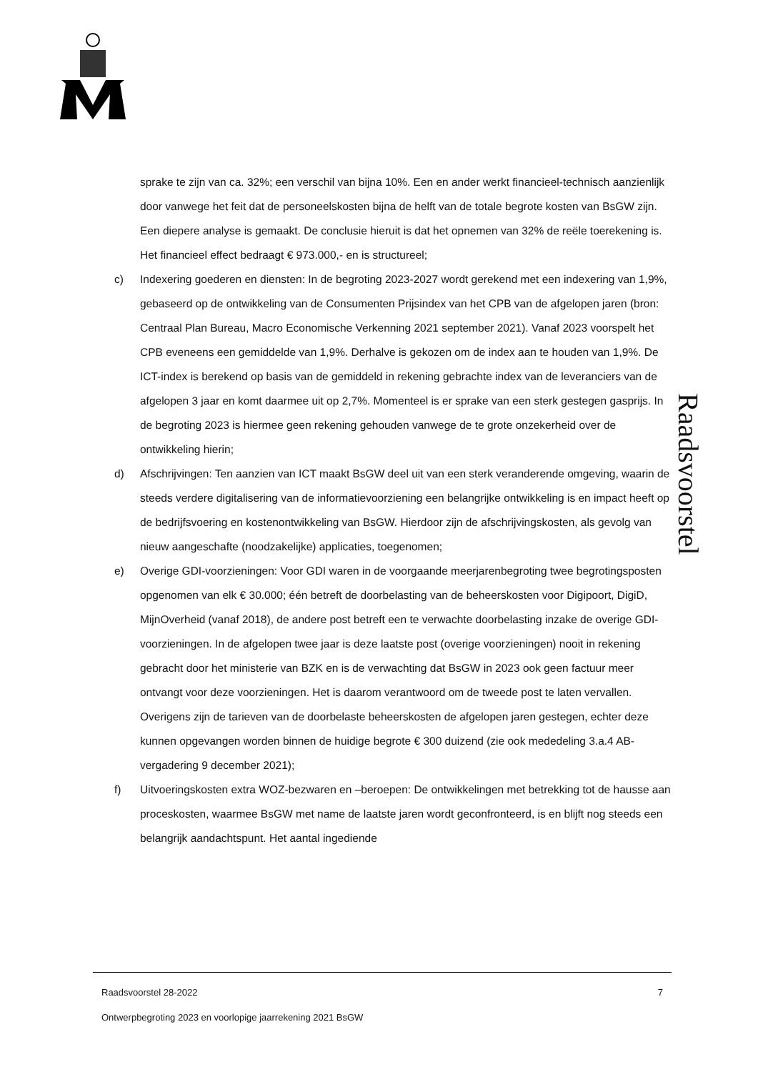sprake te zijn van ca. 32%; een verschil van bijna 10%. Een en ander werkt financieel-technisch aanzienlijk door vanwege het feit dat de personeelskosten bijna de helft van de totale begrote kosten van BsGW zijn. Een diepere analyse is gemaakt. De conclusie hieruit is dat het opnemen van 32% de reële toerekening is. Het financieel effect bedraagt € 973.000,- en is structureel;
c) Indexering goederen en diensten: In de begroting 2023-2027 wordt gerekend met een indexering van 1,9%, gebaseerd op de ontwikkeling van de Consumenten Prijsindex van het CPB van de afgelopen jaren (bron: Centraal Plan Bureau, Macro Economische Verkenning 2021 september 2021). Vanaf 2023 voorspelt het CPB eveneens een gemiddelde van 1,9%. Derhalve is gekozen om de index aan te houden van 1,9%. De ICT-index is berekend op basis van de gemiddeld in rekening gebrachte index van de leveranciers van de afgelopen 3 jaar en komt daarmee uit op 2,7%. Momenteel is er sprake van een sterk gestegen gasprijs. In de begroting 2023 is hiermee geen rekening gehouden vanwege de te grote onzekerheid over de ontwikkeling hierin;
d) Afschrijvingen: Ten aanzien van ICT maakt BsGW deel uit van een sterk veranderende omgeving, waarin de steeds verdere digitalisering van de informatievoorziening een belangrijke ontwikkeling is en impact heeft op de bedrijfsvoering en kostenontwikkeling van BsGW. Hierdoor zijn de afschrijvingskosten, als gevolg van nieuw aangeschafte (noodzakelijke) applicaties, toegenomen;
e) Overige GDI-voorzieningen: Voor GDI waren in de voorgaande meerjarenbegroting twee begrotingsposten opgenomen van elk € 30.000; één betreft de doorbelasting van de beheerskosten voor Digipoort, DigiD, MijnOverheid (vanaf 2018), de andere post betreft een te verwachte doorbelasting inzake de overige GDI-voorzieningen. In de afgelopen twee jaar is deze laatste post (overige voorzieningen) nooit in rekening gebracht door het ministerie van BZK en is de verwachting dat BsGW in 2023 ook geen factuur meer ontvangt voor deze voorzieningen. Het is daarom verantwoord om de tweede post te laten vervallen. Overigens zijn de tarieven van de doorbelaste beheerskosten de afgelopen jaren gestegen, echter deze kunnen opgevangen worden binnen de huidige begrote € 300 duizend (zie ook mededeling 3.a.4 AB-vergadering 9 december 2021);
f) Uitvoeringskosten extra WOZ-bezwaren en –beroepen: De ontwikkelingen met betrekking tot de hausse aan proceskosten, waarmee BsGW met name de laatste jaren wordt geconfronteerd, is en blijft nog steeds een belangrijk aandachtspunt. Het aantal ingediende
Raadsvoorstel
Raadsvoorstel 28-2022 7
Ontwerpbegroting 2023 en voorlopige jaarrekening 2021 BsGW